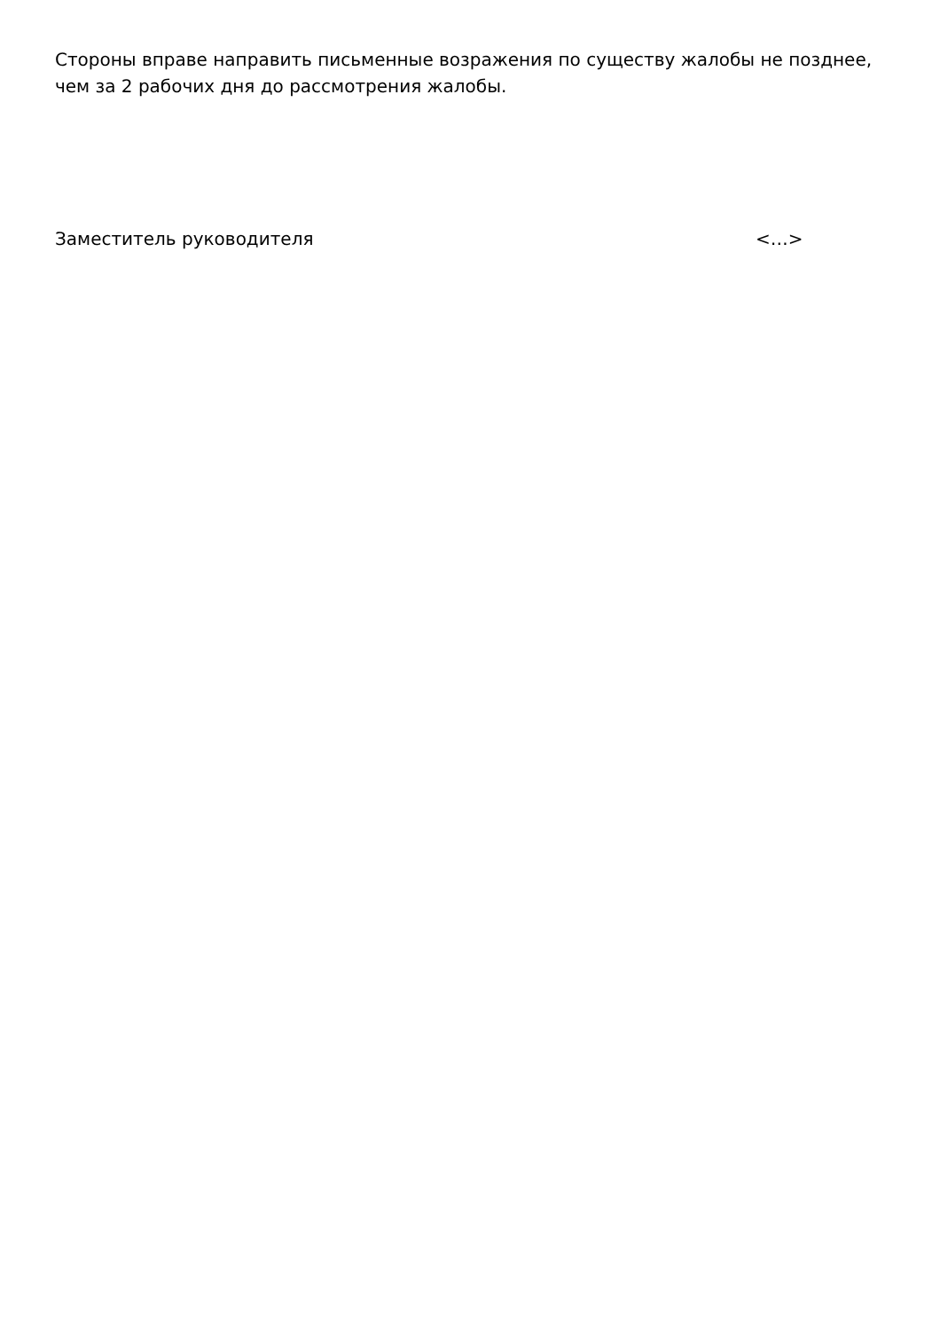Стороны вправе направить письменные возражения по существу жалобы не позднее, чем за 2 рабочих дня до рассмотрения жалобы.
Заместитель руководителя <…>